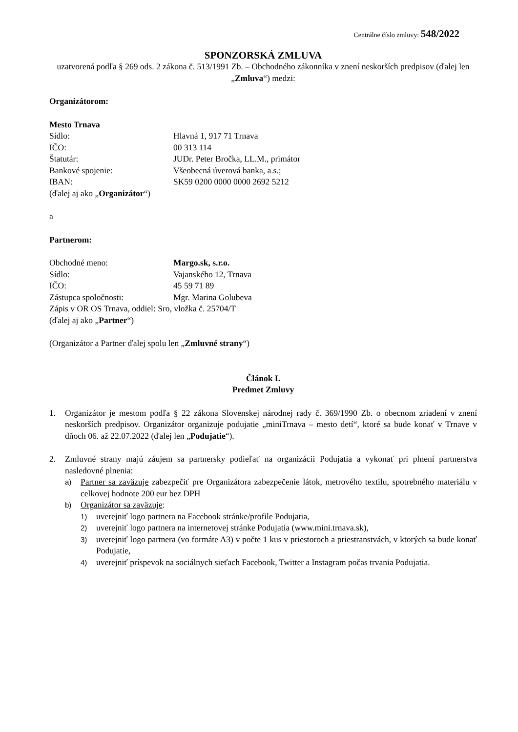Centrálne číslo zmluvy: 548/2022
SPONZORSKÁ ZMLUVA
uzatvorená podľa § 269 ods. 2 zákona č. 513/1991 Zb. – Obchodného zákonníka v znení neskorších predpisov (ďalej len „Zmluva“) medzi:
Organizátorom:
Mesto Trnava
Sídlo: Hlavná 1, 917 71 Trnava
IČO: 00 313 114
Štatutár: JUDr. Peter Bročka, LL.M., primátor
Bankové spojenie: Všeobecná úverová banka, a.s.;
IBAN: SK59 0200 0000 0000 2692 5212
(ďalej aj ako „Organizátor“)
a
Partnerom:
Obchodné meno: Margo.sk, s.r.o.
Sídlo: Vajanského 12, Trnava
IČO: 45 59 71 89
Zástupca spoločnosti: Mgr. Marina Golubeva
Zápis v OR OS Trnava, oddiel: Sro, vložka č. 25704/T
(ďalej aj ako „Partner“)
(Organizátor a Partner ďalej spolu len „Zmluvné strany“)
Článok I.
Predmet Zmluvy
1. Organizátor je mestom podľa § 22 zákona Slovenskej národnej rady č. 369/1990 Zb. o obecnom zriadení v znení neskorších predpisov. Organizátor organizuje podujatie „miniTrnava – mesto detí“, ktoré sa bude konať v Trnave v dňoch 06. až 22.07.2022 (ďalej len „Podujatie“).
2. Zmluvné strany majú záujem sa partnersky podieľať na organizácii Podujatia a vykonať pri plnení partnerstva nasledovné plnenia:
a) Partner sa zaväzuje zabezpečiť pre Organizátora zabezpečenie látok, metrového textilu, spotrebného materiálu v celkovej hodnote 200 eur bez DPH
b) Organizátor sa zaväzuje:
1) uverejniť logo partnera na Facebook stránke/profile Podujatia,
2) uverejniť logo partnera na internetovej stránke Podujatia (www.mini.trnava.sk),
3) uverejniť logo partnera (vo formáte A3) v počte 1 kus v priestoroch a priestranstvách, v ktorých sa bude konať Podujatie,
4) uverejniť príspevok na sociálnych sieťach Facebook, Twitter a Instagram počas trvania Podujatia.